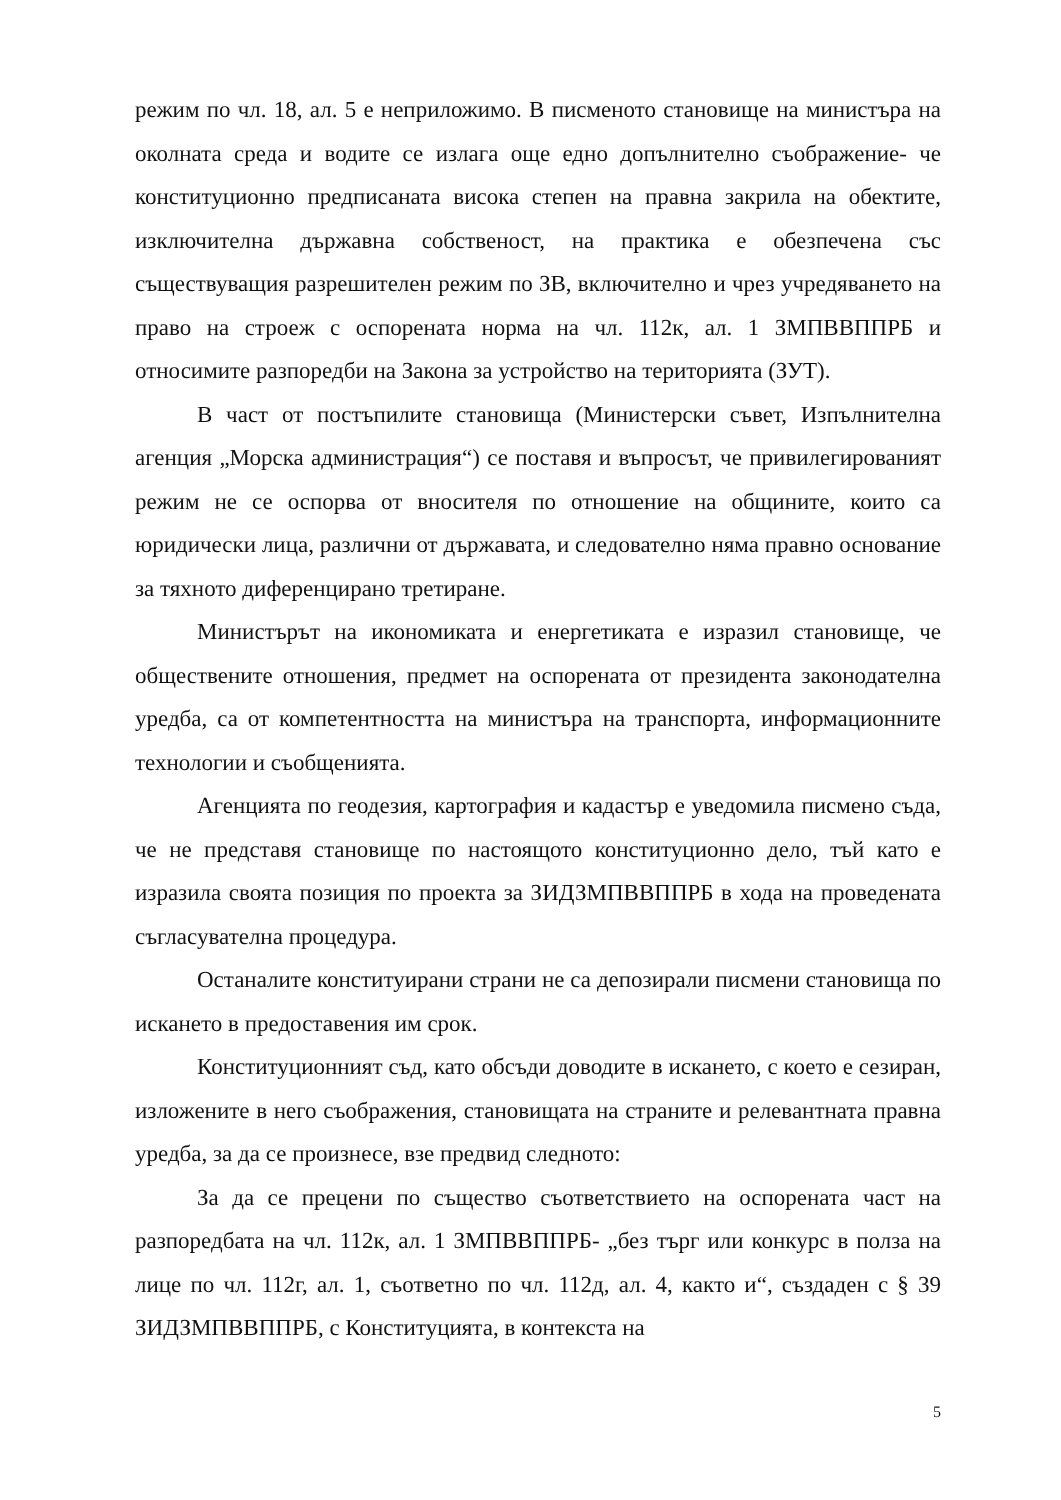режим по чл. 18, ал. 5 е неприложимо. В писменото становище на министъра на околната среда и водите се излага още едно допълнително съображение- че конституционно предписаната висока степен на правна закрила на обектите, изключителна държавна собственост, на практика е обезпечена със съществуващия разрешителен режим по ЗВ, включително и чрез учредяването на право на строеж с оспорената норма на чл. 112к, ал. 1 ЗМПВВППРБ и относимите разпоредби на Закона за устройство на територията (ЗУТ).
В част от постъпилите становища (Министерски съвет, Изпълнителна агенция „Морска администрация“) се поставя и въпросът, че привилегированият режим не се оспорва от вносителя по отношение на общините, които са юридически лица, различни от държавата, и следователно няма правно основание за тяхното диференцирано третиране.
Министърът на икономиката и енергетиката е изразил становище, че обществените отношения, предмет на оспорената от президента законодателна уредба, са от компетентността на министъра на транспорта, информационните технологии и съобщенията.
Агенцията по геодезия, картография и кадастър е уведомила писмено съда, че не представя становище по настоящото конституционно дело, тъй като е изразила своята позиция по проекта за ЗИДЗМПВВППРБ в хода на проведената съгласувателна процедура.
Останалите конституирани страни не са депозирали писмени становища по искането в предоставения им срок.
Конституционният съд, като обсъди доводите в искането, с което е сезиран, изложените в него съображения, становищата на страните и релевантната правна уредба, за да се произнесе, взе предвид следното:
За да се прецени по същество съответствието на оспорената част на разпоредбата на чл. 112к, ал. 1 ЗМПВВППРБ- „без търг или конкурс в полза на лице по чл. 112г, ал. 1, съответно по чл. 112д, ал. 4, както и“, създаден с § 39 ЗИДЗМПВВППРБ, с Конституцията, в контекста на
5